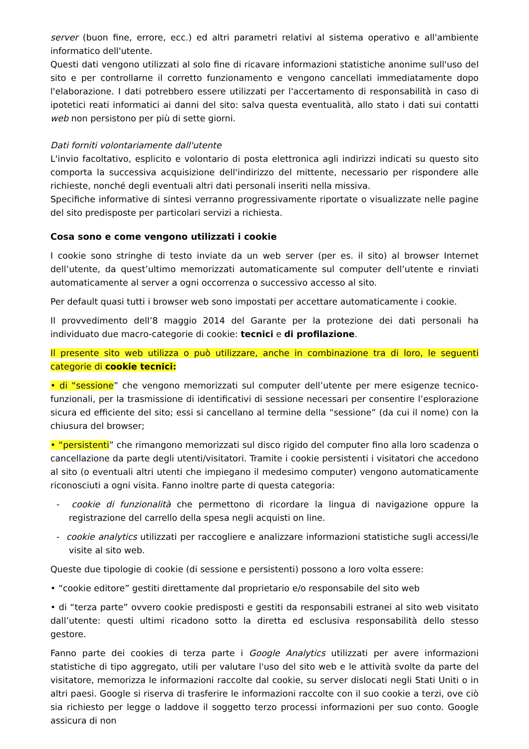server (buon fine, errore, ecc.) ed altri parametri relativi al sistema operativo e all'ambiente informatico dell'utente.
Questi dati vengono utilizzati al solo fine di ricavare informazioni statistiche anonime sull'uso del sito e per controllarne il corretto funzionamento e vengono cancellati immediatamente dopo l'elaborazione. I dati potrebbero essere utilizzati per l'accertamento di responsabilità in caso di ipotetici reati informatici ai danni del sito: salva questa eventualità, allo stato i dati sui contatti web non persistono per più di sette giorni.
Dati forniti volontariamente dall'utente
L'invio facoltativo, esplicito e volontario di posta elettronica agli indirizzi indicati su questo sito comporta la successiva acquisizione dell'indirizzo del mittente, necessario per rispondere alle richieste, nonché degli eventuali altri dati personali inseriti nella missiva.
Specifiche informative di sintesi verranno progressivamente riportate o visualizzate nelle pagine del sito predisposte per particolari servizi a richiesta.
Cosa sono e come vengono utilizzati i cookie
I cookie sono stringhe di testo inviate da un web server (per es. il sito) al browser Internet dell’utente, da quest’ultimo memorizzati automaticamente sul computer dell’utente e rinviati automaticamente al server a ogni occorrenza o successivo accesso al sito.
Per default quasi tutti i browser web sono impostati per accettare automaticamente i cookie.
Il provvedimento dell’8 maggio 2014 del Garante per la protezione dei dati personali ha individuato due macro-categorie di cookie: tecnici e di profilazione.
Il presente sito web utilizza o può utilizzare, anche in combinazione tra di loro, le seguenti categorie di cookie tecnici:
• di “sessione” che vengono memorizzati sul computer dell’utente per mere esigenze tecnico-funzionali, per la trasmissione di identificativi di sessione necessari per consentire l’esplorazione sicura ed efficiente del sito; essi si cancellano al termine della “sessione” (da cui il nome) con la chiusura del browser;
• “persistenti” che rimangono memorizzati sul disco rigido del computer fino alla loro scadenza o cancellazione da parte degli utenti/visitatori. Tramite i cookie persistenti i visitatori che accedono al sito (o eventuali altri utenti che impiegano il medesimo computer) vengono automaticamente riconosciuti a ogni visita. Fanno inoltre parte di questa categoria:
- cookie di funzionalità che permettono di ricordare la lingua di navigazione oppure la registrazione del carrello della spesa negli acquisti on line.
- cookie analytics utilizzati per raccogliere e analizzare informazioni statistiche sugli accessi/le visite al sito web.
Queste due tipologie di cookie (di sessione e persistenti) possono a loro volta essere:
• “cookie editore” gestiti direttamente dal proprietario e/o responsabile del sito web
• di “terza parte” ovvero cookie predisposti e gestiti da responsabili estranei al sito web visitato dall’utente: questi ultimi ricadono sotto la diretta ed esclusiva responsabilità dello stesso gestore.
Fanno parte dei cookies di terza parte i Google Analytics utilizzati per avere informazioni statistiche di tipo aggregato, utili per valutare l'uso del sito web e le attività svolte da parte del visitatore, memorizza le informazioni raccolte dal cookie, su server dislocati negli Stati Uniti o in altri paesi. Google si riserva di trasferire le informazioni raccolte con il suo cookie a terzi, ove ciò sia richiesto per legge o laddove il soggetto terzo processi informazioni per suo conto. Google assicura di non